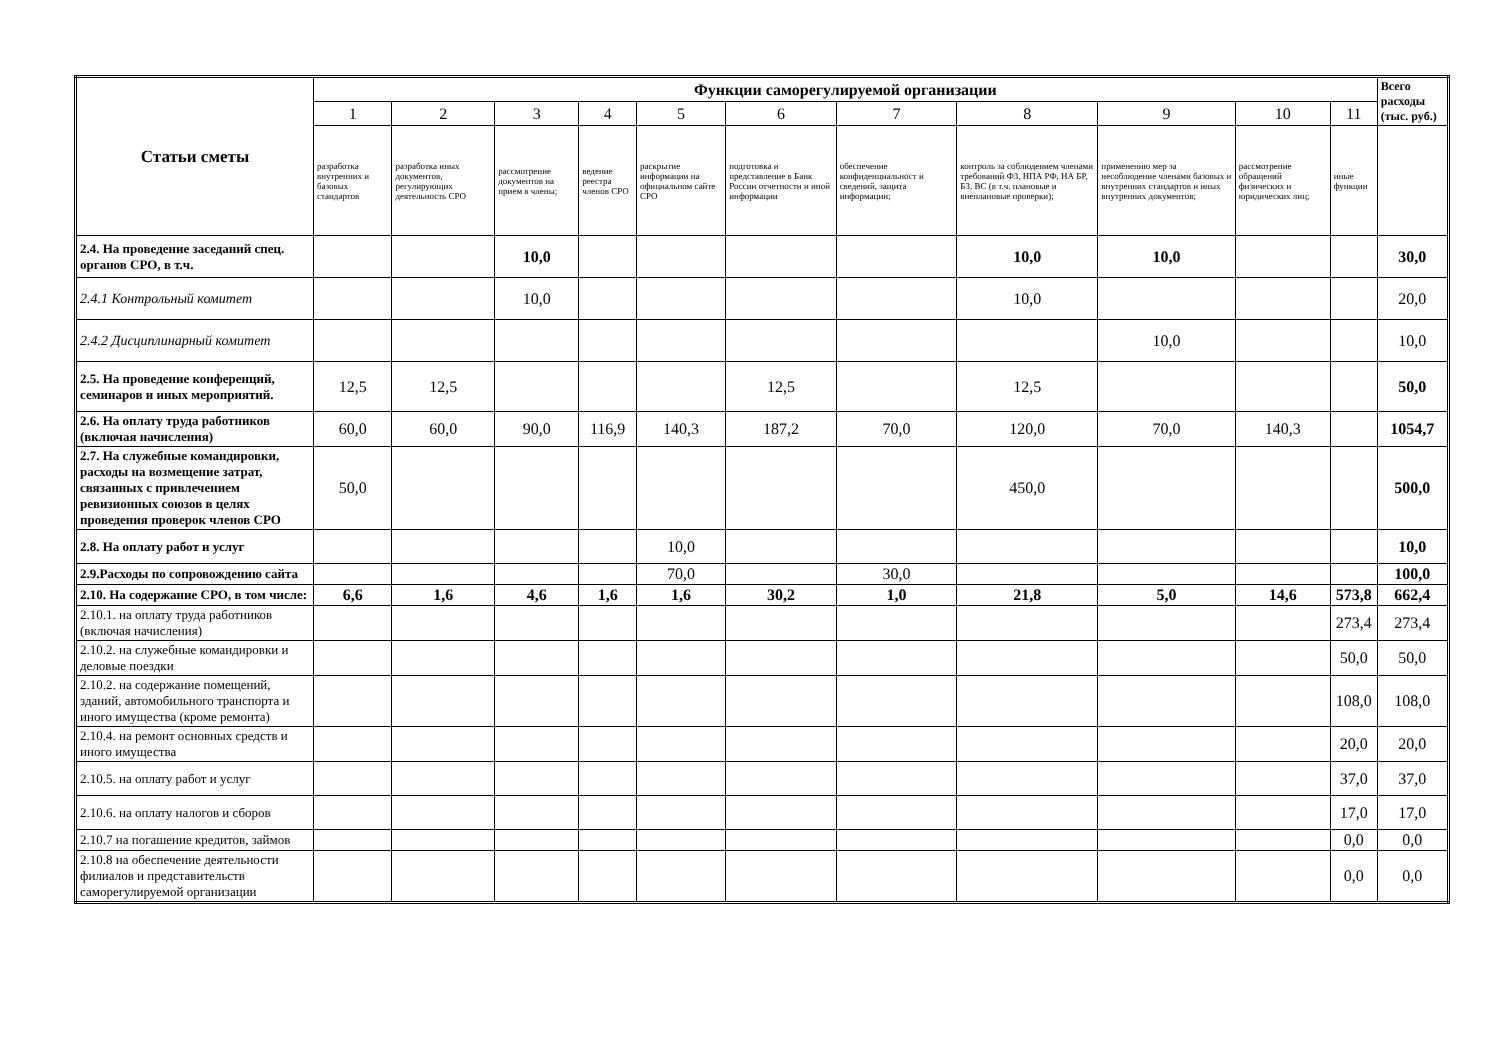| Статьи сметы | Функции саморегулируемой организации | | | | | | | | | | | Всего расходы (тыс. руб.) |
| --- | --- | --- | --- | --- | --- | --- | --- | --- | --- | --- | --- | --- |
| | 1 | 2 | 3 | 4 | 5 | 6 | 7 | 8 | 9 | 10 | 11 | |
| | разработка внутренних и базовых стандартов | разработка иных документов, регулирующих деятельность СРО | рассмотрение документов на прием в члены; | ведение реестра членов СРО | раскрытие информации на официальном сайте СРО | подготовка и представление в Банк России отчетности и иной информации | обеспечение конфиденциальност и сведений, защита информации; | контроль за соблюдением членами требований ФЗ, НПА РФ, НА БР, БЗ, ВС (в т.ч. плановые и внеплановые проверки); | применению мер за несоблюдение членами базовых и внутренних стандартов и иных внутренних документов; | рассмотрение обращений физических и юридических лиц; | иные функции | |
| 2.4. На проведение заседаний спец. органов СРО, в т.ч. | | | 10,0 | | | | | 10,0 | 10,0 | | | 30,0 |
| 2.4.1 Контрольный комитет | | | 10,0 | | | | | 10,0 | | | | 20,0 |
| 2.4.2 Дисциплинарный комитет | | | | | | | | | 10,0 | | | 10,0 |
| 2.5. На проведение конференций, семинаров и иных мероприятий. | 12,5 | 12,5 | | | | 12,5 | | 12,5 | | | | 50,0 |
| 2.6. На оплату труда работников (включая начисления) | 60,0 | 60,0 | 90,0 | 116,9 | 140,3 | 187,2 | 70,0 | 120,0 | 70,0 | 140,3 | | 1054,7 |
| 2.7. На служебные командировки, расходы на возмещение затрат, связанных с привлечением ревизионных союзов в целях проведения проверок членов СРО | 50,0 | | | | | | | 450,0 | | | | 500,0 |
| 2.8. На оплату работ и услуг | | | | | 10,0 | | | | | | | 10,0 |
| 2.9.Расходы по сопровождению сайта | | | | | 70,0 | | 30,0 | | | | | 100,0 |
| 2.10. На содержание СРО, в том числе: | 6,6 | 1,6 | 4,6 | 1,6 | 1,6 | 30,2 | 1,0 | 21,8 | 5,0 | 14,6 | 573,8 | 662,4 |
| 2.10.1. на оплату труда работников (включая начисления) | | | | | | | | | | | 273,4 | 273,4 |
| 2.10.2. на служебные командировки и деловые поездки | | | | | | | | | | | 50,0 | 50,0 |
| 2.10.2. на содержание помещений, зданий, автомобильного транспорта и иного имущества (кроме ремонта) | | | | | | | | | | | 108,0 | 108,0 |
| 2.10.4. на ремонт основных средств и иного имущества | | | | | | | | | | | 20,0 | 20,0 |
| 2.10.5. на оплату работ и услуг | | | | | | | | | | | 37,0 | 37,0 |
| 2.10.6. на оплату налогов и сборов | | | | | | | | | | | 17,0 | 17,0 |
| 2.10.7 на погашение кредитов, займов | | | | | | | | | | | 0,0 | 0,0 |
| 2.10.8 на обеспечение деятельности филиалов и представительств саморегулируемой организации | | | | | | | | | | | 0,0 | 0,0 |